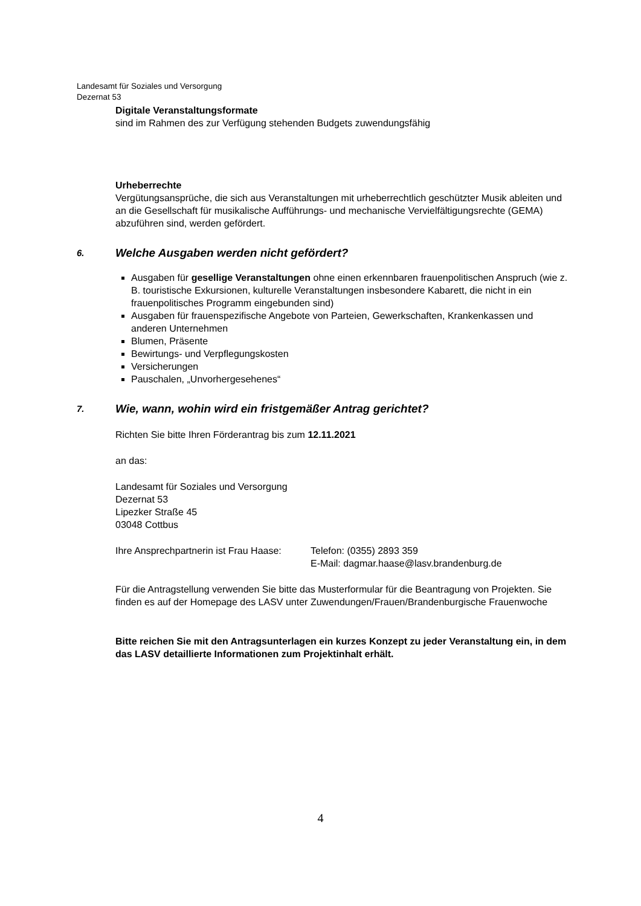Landesamt für Soziales und Versorgung
Dezernat 53
Digitale Veranstaltungsformate
sind im Rahmen des zur Verfügung stehenden Budgets zuwendungsfähig
Urheberrechte
Vergütungsansprüche, die sich aus Veranstaltungen mit urheberrechtlich geschützter Musik ableiten und an die Gesellschaft für musikalische Aufführungs- und mechanische Vervielfältigungsrechte (GEMA) abzuführen sind, werden gefördert.
6. Welche Ausgaben werden nicht gefördert?
Ausgaben für gesellige Veranstaltungen ohne einen erkennbaren frauenpolitischen Anspruch (wie z. B. touristische Exkursionen, kulturelle Veranstaltungen insbesondere Kabarett, die nicht in ein frauenpolitisches Programm eingebunden sind)
Ausgaben für frauenspezifische Angebote von Parteien, Gewerkschaften, Krankenkassen und anderen Unternehmen
Blumen, Präsente
Bewirtungs- und Verpflegungskosten
Versicherungen
Pauschalen, „Unvorhergesehenes“
7. Wie, wann, wohin wird ein fristgemäßer Antrag gerichtet?
Richten Sie bitte Ihren Förderantrag bis zum 12.11.2021
an das:
Landesamt für Soziales und Versorgung
Dezernat 53
Lipezker Straße 45
03048 Cottbus
Ihre Ansprechpartnerin ist Frau Haase:
Telefon: (0355) 2893 359
E-Mail: dagmar.haase@lasv.brandenburg.de
Für die Antragstellung verwenden Sie bitte das Musterformular für die Beantragung von Projekten. Sie finden es auf der Homepage des LASV unter Zuwendungen/Frauen/Brandenburgische Frauenwoche
Bitte reichen Sie mit den Antragsunterlagen ein kurzes Konzept zu jeder Veranstaltung ein, in dem das LASV detaillierte Informationen zum Projektinhalt erhält.
4